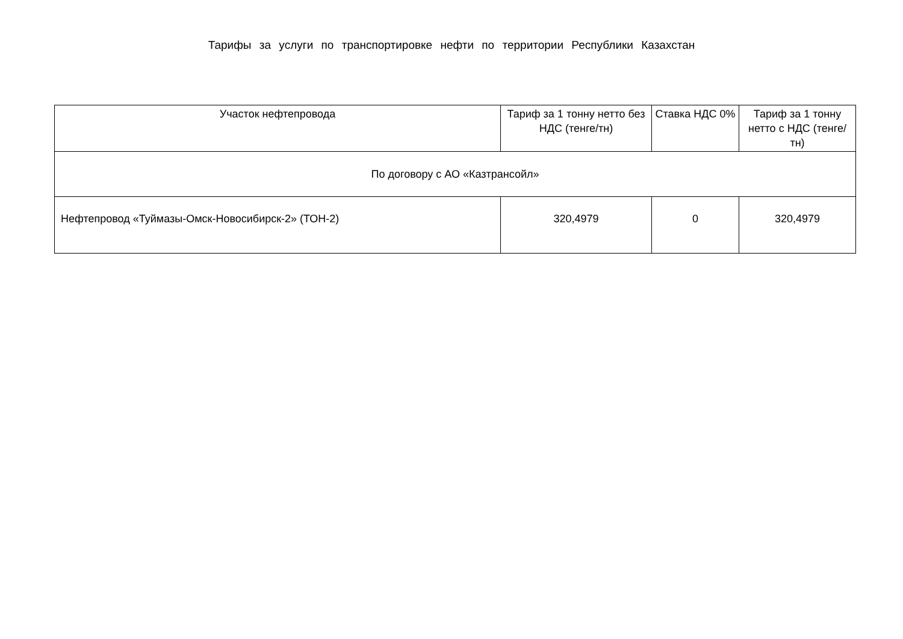Тарифы за услуги по транспортировке нефти по территории Республики Казахстан
| Участок нефтепровода | Тариф за 1 тонну нетто без НДС (тенге/тн) | Ставка НДС 0% | Тариф за 1 тонну нетто с НДС (тенге/тн) |
| --- | --- | --- | --- |
| По договору с АО «Казтрансойл» | | | |
| Нефтепровод «Туймазы-Омск-Новосибирск-2» (ТОН-2) | 320,4979 | 0 | 320,4979 |